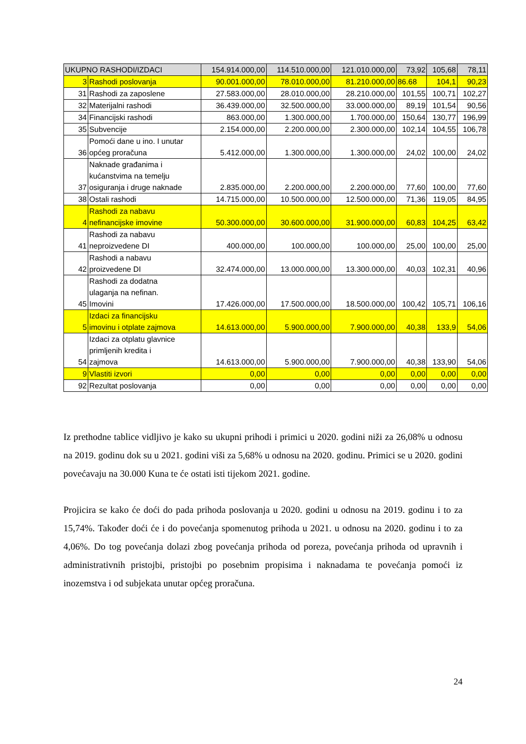| UKUPNO RASHODI/IZDACI | | 154.914.000,00 | 114.510.000,00 | 121.010.000,00 | 73,92 | 105,68 | 78,11 |
| 3 | Rashodi poslovanja | 90.001.000,00 | 78.010.000,00 | 81.210.000,00 | 86.68 | 104,1 | 90,23 |
| 31 | Rashodi za zaposlene | 27.583.000,00 | 28.010.000,00 | 28.210.000,00 | 101,55 | 100,71 | 102,27 |
| 32 | Materijalni rashodi | 36.439.000,00 | 32.500.000,00 | 33.000.000,00 | 89,19 | 101,54 | 90,56 |
| 34 | Financijski rashodi | 863.000,00 | 1.300.000,00 | 1.700.000,00 | 150,64 | 130,77 | 196,99 |
| 35 | Subvencije | 2.154.000,00 | 2.200.000,00 | 2.300.000,00 | 102,14 | 104,55 | 106,78 |
| 36 | Pomoći dane u ino. I unutar općeg proračuna | 5.412.000,00 | 1.300.000,00 | 1.300.000,00 | 24,02 | 100,00 | 24,02 |
| 37 | Naknade građanima i kućanstvima na temelju osiguranja i druge naknade | 2.835.000,00 | 2.200.000,00 | 2.200.000,00 | 77,60 | 100,00 | 77,60 |
| 38 | Ostali rashodi | 14.715.000,00 | 10.500.000,00 | 12.500.000,00 | 71,36 | 119,05 | 84,95 |
| 4 | Rashodi za nabavu nefinancijske imovine | 50.300.000,00 | 30.600.000,00 | 31.900.000,00 | 60,83 | 104,25 | 63,42 |
| 41 | Rashodi za nabavu neproizvedene DI | 400.000,00 | 100.000,00 | 100.000,00 | 25,00 | 100,00 | 25,00 |
| 42 | Rashodi a nabavu proizvedene DI | 32.474.000,00 | 13.000.000,00 | 13.300.000,00 | 40,03 | 102,31 | 40,96 |
| 45 | Rashodi za dodatna ulaganja na nefinan. Imovini | 17.426.000,00 | 17.500.000,00 | 18.500.000,00 | 100,42 | 105,71 | 106,16 |
| 5 | Izdaci za financijsku imovinu i otplate zajmova | 14.613.000,00 | 5.900.000,00 | 7.900.000,00 | 40,38 | 133,9 | 54,06 |
| 54 | Izdaci za otplatu glavnice primljenih kredita i zajmova | 14.613.000,00 | 5.900.000,00 | 7.900.000,00 | 40,38 | 133,90 | 54,06 |
| 9 | Vlastiti izvori | 0,00 | 0,00 | 0,00 | 0,00 | 0,00 | 0,00 |
| 92 | Rezultat poslovanja | 0,00 | 0,00 | 0,00 | 0,00 | 0,00 | 0,00 |
Iz prethodne tablice vidljivo je kako su ukupni prihodi i primici u 2020. godini niži za 26,08% u odnosu na 2019. godinu dok su u 2021. godini viši za 5,68% u odnosu na 2020. godinu. Primici se u 2020. godini povećavaju na 30.000 Kuna te će ostati isti tijekom 2021. godine.
Projicira se kako će doći do pada prihoda poslovanja u 2020. godini u odnosu na 2019. godinu i to za 15,74%. Također doći će i do povećanja spomenutog prihoda u 2021. u odnosu na 2020. godinu i to za 4,06%. Do tog povećanja dolazi zbog povećanja prihoda od poreza, povećanja prihoda od upravnih i administrativnih pristojbi, pristojbi po posebnim propisima i naknadama te povećanja pomoći iz inozemstva i od subjekata unutar općeg proračuna.
24